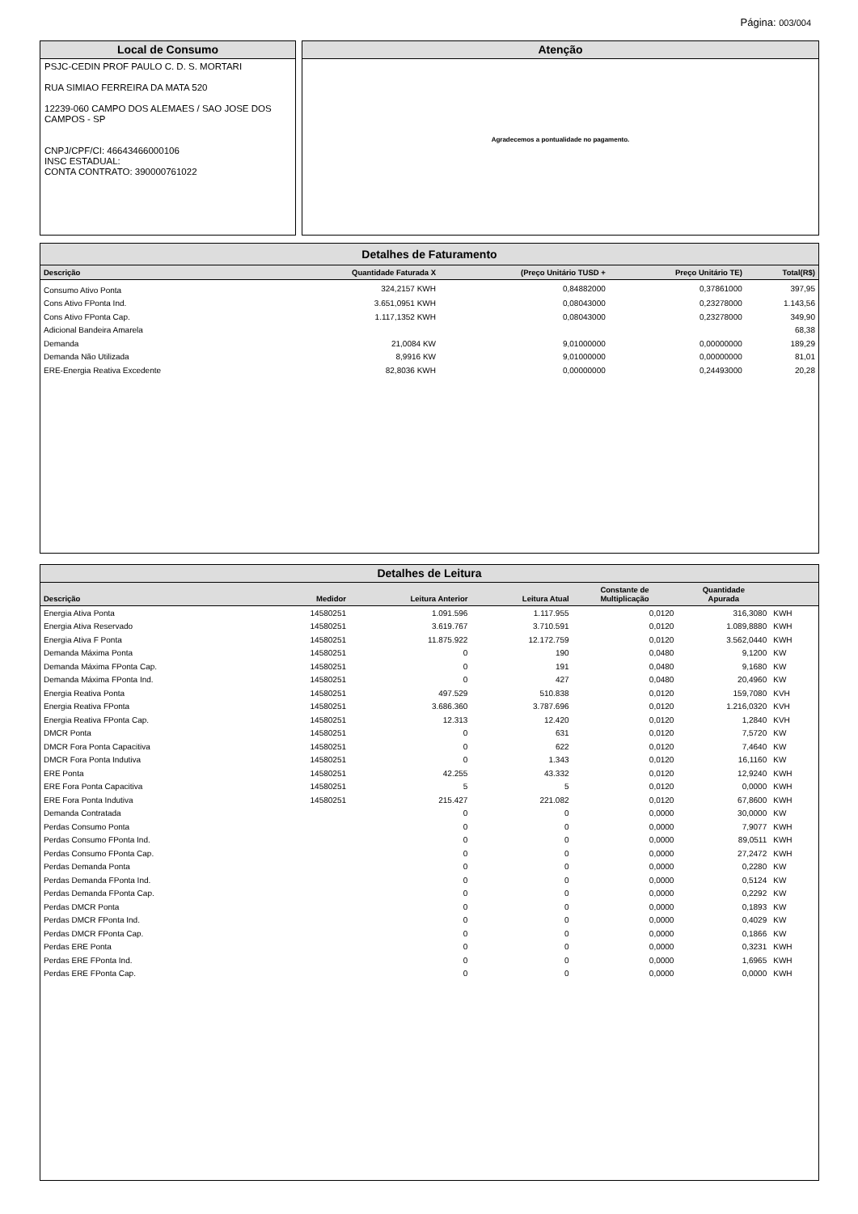Página: 003/004
Local de Consumo
PSJC-CEDIN PROF PAULO C. D. S. MORTARI
RUA SIMIAO FERREIRA DA MATA 520
12239-060 CAMPO DOS ALEMAES / SAO JOSE DOS CAMPOS - SP
CNPJ/CPF/CI: 46643466000106
INSC ESTADUAL:
CONTA CONTRATO: 390000761022
Atenção
Agradecemos a pontualidade no pagamento.
Detalhes de Faturamento
| Descrição | Quantidade Faturada X | (Preço Unitário TUSD + | Preço Unitário TE) | Total(R$) |
| --- | --- | --- | --- | --- |
| Consumo Ativo Ponta | 324,2157 KWH | 0,84882000 | 0,37861000 | 397,95 |
| Cons Ativo FPonta Ind. | 3.651,0951 KWH | 0,08043000 | 0,23278000 | 1.143,56 |
| Cons Ativo FPonta Cap. | 1.117,1352 KWH | 0,08043000 | 0,23278000 | 349,90 |
| Adicional Bandeira Amarela | | | | 68,38 |
| Demanda | 21,0084 KW | 9,01000000 | 0,00000000 | 189,29 |
| Demanda Não Utilizada | 8,9916 KW | 9,01000000 | 0,00000000 | 81,01 |
| ERE-Energia Reativa Excedente | 82,8036 KWH | 0,00000000 | 0,24493000 | 20,28 |
Detalhes de Leitura
| Descrição | Medidor | Leitura Anterior | Leitura Atual | Constante de Multiplicação | Quantidade Apurada | |
| --- | --- | --- | --- | --- | --- | --- |
| Energia Ativa Ponta | 14580251 | 1.091.596 | 1.117.955 | 0,0120 | 316,3080 | KWH |
| Energia Ativa Reservado | 14580251 | 3.619.767 | 3.710.591 | 0,0120 | 1.089,8880 | KWH |
| Energia Ativa F Ponta | 14580251 | 11.875.922 | 12.172.759 | 0,0120 | 3.562,0440 | KWH |
| Demanda Máxima Ponta | 14580251 | 0 | 190 | 0,0480 | 9,1200 | KW |
| Demanda Máxima FPonta Cap. | 14580251 | 0 | 191 | 0,0480 | 9,1680 | KW |
| Demanda Máxima FPonta Ind. | 14580251 | 0 | 427 | 0,0480 | 20,4960 | KW |
| Energia Reativa Ponta | 14580251 | 497.529 | 510.838 | 0,0120 | 159,7080 | KVH |
| Energia Reativa FPonta | 14580251 | 3.686.360 | 3.787.696 | 0,0120 | 1.216,0320 | KVH |
| Energia Reativa FPonta Cap. | 14580251 | 12.313 | 12.420 | 0,0120 | 1,2840 | KVH |
| DMCR Ponta | 14580251 | 0 | 631 | 0,0120 | 7,5720 | KW |
| DMCR Fora Ponta Capacitiva | 14580251 | 0 | 622 | 0,0120 | 7,4640 | KW |
| DMCR Fora Ponta Indutiva | 14580251 | 0 | 1.343 | 0,0120 | 16,1160 | KW |
| ERE Ponta | 14580251 | 42.255 | 43.332 | 0,0120 | 12,9240 | KWH |
| ERE Fora Ponta Capacitiva | 14580251 | 5 | 5 | 0,0120 | 0,0000 | KWH |
| ERE Fora Ponta Indutiva | 14580251 | 215.427 | 221.082 | 0,0120 | 67,8600 | KWH |
| Demanda Contratada | | 0 | 0 | 0,0000 | 30,0000 | KW |
| Perdas Consumo Ponta | | 0 | 0 | 0,0000 | 7,9077 | KWH |
| Perdas Consumo FPonta Ind. | | 0 | 0 | 0,0000 | 89,0511 | KWH |
| Perdas Consumo FPonta Cap. | | 0 | 0 | 0,0000 | 27,2472 | KWH |
| Perdas Demanda Ponta | | 0 | 0 | 0,0000 | 0,2280 | KW |
| Perdas Demanda FPonta Ind. | | 0 | 0 | 0,0000 | 0,5124 | KW |
| Perdas Demanda FPonta Cap. | | 0 | 0 | 0,0000 | 0,2292 | KW |
| Perdas DMCR Ponta | | 0 | 0 | 0,0000 | 0,1893 | KW |
| Perdas DMCR FPonta Ind. | | 0 | 0 | 0,0000 | 0,4029 | KW |
| Perdas DMCR FPonta Cap. | | 0 | 0 | 0,0000 | 0,1866 | KW |
| Perdas ERE Ponta | | 0 | 0 | 0,0000 | 0,3231 | KWH |
| Perdas ERE FPonta Ind. | | 0 | 0 | 0,0000 | 1,6965 | KWH |
| Perdas ERE FPonta Cap. | | 0 | 0 | 0,0000 | 0,0000 | KWH |